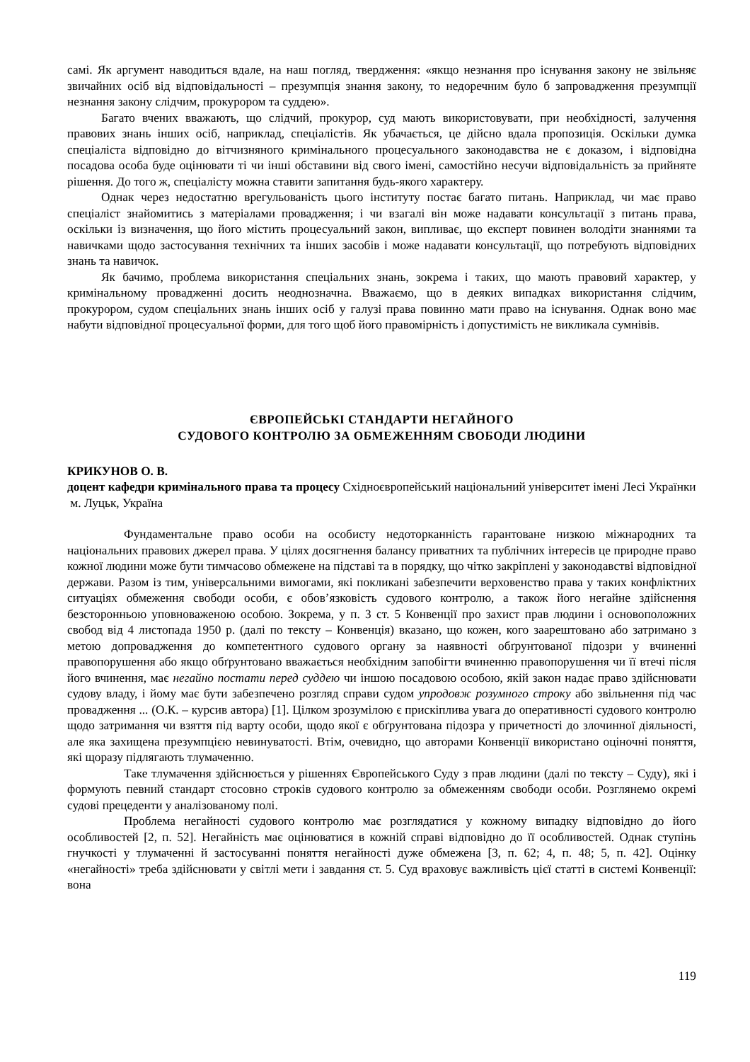самі. Як аргумент наводиться вдале, на наш погляд, твердження: «якщо незнання про існування закону не звільняє звичайних осіб від відповідальності – презумпція знання закону, то недоречним було б запровадження презумпції незнання закону слідчим, прокурором та суддею».
Багато вчених вважають, що слідчий, прокурор, суд мають використовувати, при необхідності, залучення правових знань інших осіб, наприклад, спеціалістів. Як убачається, це дійсно вдала пропозиція. Оскільки думка спеціаліста відповідно до вітчизняного кримінального процесуального законодавства не є доказом, і відповідна посадова особа буде оцінювати ті чи інші обставини від свого імені, самостійно несучи відповідальність за прийняте рішення. До того ж, спеціалісту можна ставити запитання будь-якого характеру.
Однак через недостатню врегульованість цього інституту постає багато питань. Наприклад, чи має право спеціаліст знайомитись з матеріалами провадження; і чи взагалі він може надавати консультації з питань права, оскільки із визначення, що його містить процесуальний закон, випливає, що експерт повинен володіти знаннями та навичками щодо застосування технічних та інших засобів і може надавати консультації, що потребують відповідних знань та навичок.
Як бачимо, проблема використання спеціальних знань, зокрема і таких, що мають правовий характер, у кримінальному провадженні досить неоднозначна. Вважаємо, що в деяких випадках використання слідчим, прокурором, судом спеціальних знань інших осіб у галузі права повинно мати право на існування. Однак воно має набути відповідної процесуальної форми, для того щоб його правомірність і допустимість не викликала сумнівів.
ЄВРОПЕЙСЬКІ СТАНДАРТИ НЕГАЙНОГО
СУДОВОГО КОНТРОЛЮ ЗА ОБМЕЖЕННЯМ СВОБОДИ ЛЮДИНИ
КРИКУНОВ О. В.
доцент кафедри кримінального права та процесу Східноєвропейський національний університет імені Лесі Українки
м. Луцьк, Україна
Фундаментальне право особи на особисту недоторканність гарантоване низкою міжнародних та національних правових джерел права. У цілях досягнення балансу приватних та публічних інтересів це природне право кожної людини може бути тимчасово обмежене на підставі та в порядку, що чітко закріплені у законодавстві відповідної держави. Разом із тим, універсальними вимогами, які покликані забезпечити верховенство права у таких конфліктних ситуаціях обмеження свободи особи, є обов’язковість судового контролю, а також його негайне здійснення безсторонньою уповноваженою особою. Зокрема, у п. 3 ст. 5 Конвенції про захист прав людини і основоположних свобод від 4 листопада 1950 р. (далі по тексту – Конвенція) вказано, що кожен, кого заарештовано або затримано з метою допровадження до компетентного судового органу за наявності обґрунтованої підозри у вчиненні правопорушення або якщо обґрунтовано вважається необхідним запобігти вчиненню правопорушення чи її втечі після його вчинення, має негайно постати перед суддею чи іншою посадовою особою, якій закон надає право здійснювати судову владу, і йому має бути забезпечено розгляд справи судом упродовж розумного строку або звільнення під час провадження ... (О.К. – курсив автора) [1]. Цілком зрозумілою є прискіплива увага до оперативності судового контролю щодо затримання чи взяття під варту особи, щодо якої є обґрунтована підозра у причетності до злочинної діяльності, але яка захищена презумпцією невинуватості. Втім, очевидно, що авторами Конвенції використано оціночні поняття, які щоразу підлягають тлумаченню.
Таке тлумачення здійснюється у рішеннях Європейського Суду з прав людини (далі по тексту – Суду), які і формують певний стандарт стосовно строків судового контролю за обмеженням свободи особи. Розглянемо окремі судові прецеденти у аналізованому полі.
Проблема негайності судового контролю має розглядатися у кожному випадку відповідно до його особливостей [2, п. 52]. Негайність має оцінюватися в кожній справі відповідно до її особливостей. Однак ступінь гнучкості у тлумаченні й застосуванні поняття негайності дуже обмежена [3, п. 62; 4, п. 48; 5, п. 42]. Оцінку «негайності» треба здійснювати у світлі мети і завдання ст. 5. Суд враховує важливість цієї статті в системі Конвенції: вона
119